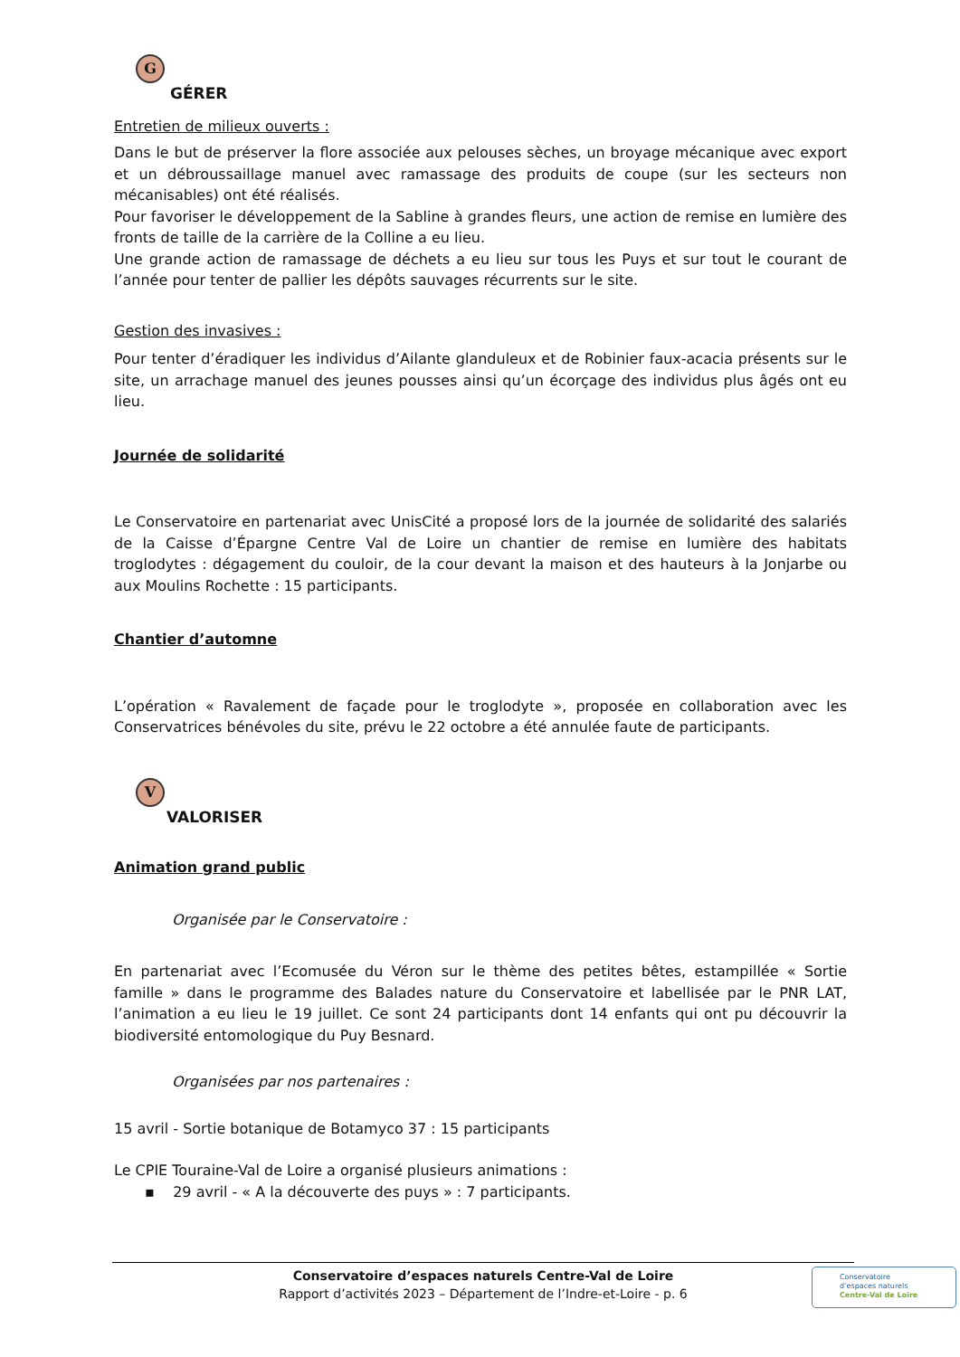G
GÉRER
Entretien de milieux ouverts :
Dans le but de préserver la flore associée aux pelouses sèches, un broyage mécanique avec export et un débroussaillage manuel avec ramassage des produits de coupe (sur les secteurs non mécanisables) ont été réalisés.
Pour favoriser le développement de la Sabline à grandes fleurs, une action de remise en lumière des fronts de taille de la carrière de la Colline a eu lieu.
Une grande action de ramassage de déchets a eu lieu sur tous les Puys et sur tout le courant de l’année pour tenter de pallier les dépôts sauvages récurrents sur le site.
Gestion des invasives :
Pour tenter d’éradiquer les individus d’Ailante glanduleux et de Robinier faux-acacia présents sur le site, un arrachage manuel des jeunes pousses ainsi qu’un écorçage des individus plus âgés ont eu lieu.
Journée de solidarité
Le Conservatoire en partenariat avec UnisCité a proposé lors de la journée de solidarité des salariés de la Caisse d’Épargne Centre Val de Loire un chantier de remise en lumière des habitats troglodytes : dégagement du couloir, de la cour devant la maison et des hauteurs à la Jonjarbe ou aux Moulins Rochette : 15 participants.
Chantier d’automne
L’opération « Ravalement de façade pour le troglodyte », proposée en collaboration avec les Conservatrices bénévoles du site, prévu le 22 octobre a été annulée faute de participants.
V
VALORISER
Animation grand public
Organisée par le Conservatoire :
En partenariat avec l’Ecomusée du Véron sur le thème des petites bêtes, estampillée « Sortie famille » dans le programme des Balades nature du Conservatoire et labellisée par le PNR LAT, l’animation a eu lieu le 19 juillet. Ce sont 24 participants dont 14 enfants qui ont pu découvrir la biodiversité entomologique du Puy Besnard.
Organisées par nos partenaires :
15 avril - Sortie botanique de Botamyco 37 : 15 participants
Le CPIE Touraine-Val de Loire a organisé plusieurs animations :
▪ 29 avril - « A la découverte des puys » : 7 participants.
Conservatoire d’espaces naturels Centre-Val de Loire
Rapport d’activités 2023 – Département de l’Indre-et-Loire - p. 6
Conservatoire
d’espaces naturels
Centre-Val de Loire